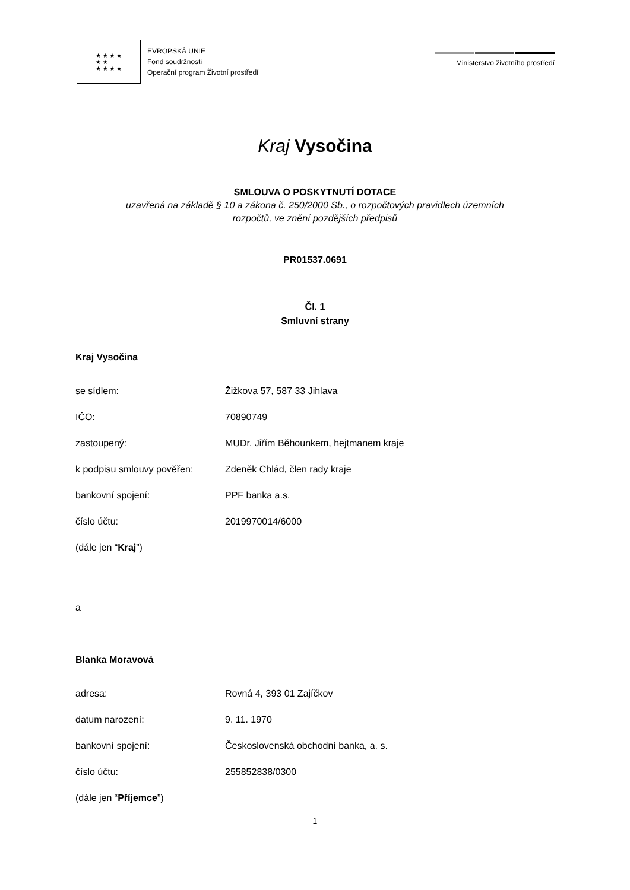★ ★ ★ ★
★ ★
★ ★ ★ ★
EVROPSKÁ UNIE
Fond soudržnosti
Operační program Životní prostředí
Ministerstvo životního prostředí
Kraj Vysočina
SMLOUVA O POSKYTNUTÍ DOTACE
uzavřená na základě § 10 a zákona č. 250/2000 Sb., o rozpočtových pravidlech územních
rozpočtů, ve znění pozdějších předpisů
PR01537.0691
Čl. 1
Smluvní strany
Kraj Vysočina
se sídlem: Žižkova 57, 587 33 Jihlava
IČO: 70890749
zastoupený: MUDr. Jiřím Běhounkem, hejtmanem kraje
k podpisu smlouvy pověřen: Zdeněk Chlád, člen rady kraje
bankovní spojení: PPF banka a.s.
číslo účtu: 2019970014/6000
(dále jen “Kraj”)
a
Blanka Moravová
adresa: Rovná 4, 393 01 Zajíčkov
datum narození: 9. 11. 1970
bankovní spojení: Československá obchodní banka, a. s.
číslo účtu: 255852838/0300
(dále jen “Příjemce”)
1